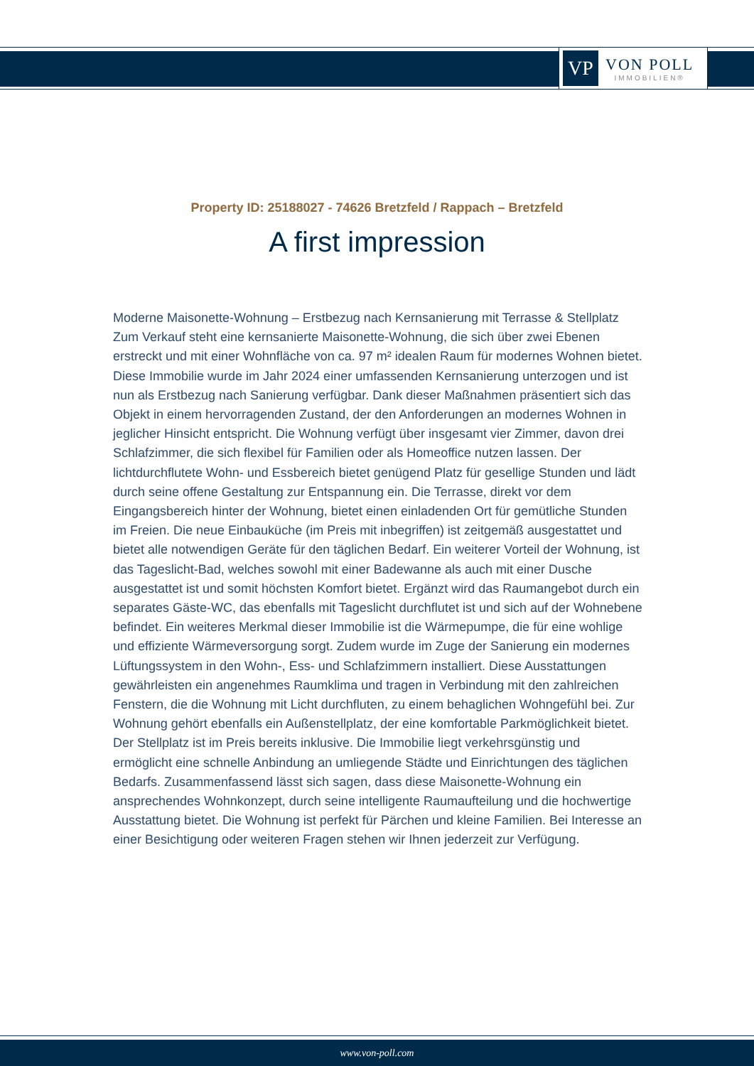VP
VON POLL
IMMOBILIEN®
Property ID: 25188027 - 74626 Bretzfeld / Rappach – Bretzfeld
A first impression
Moderne Maisonette-Wohnung – Erstbezug nach Kernsanierung mit Terrasse & Stellplatz Zum Verkauf steht eine kernsanierte Maisonette-Wohnung, die sich über zwei Ebenen erstreckt und mit einer Wohnfläche von ca. 97 m² idealen Raum für modernes Wohnen bietet. Diese Immobilie wurde im Jahr 2024 einer umfassenden Kernsanierung unterzogen und ist nun als Erstbezug nach Sanierung verfügbar. Dank dieser Maßnahmen präsentiert sich das Objekt in einem hervorragenden Zustand, der den Anforderungen an modernes Wohnen in jeglicher Hinsicht entspricht. Die Wohnung verfügt über insgesamt vier Zimmer, davon drei Schlafzimmer, die sich flexibel für Familien oder als Homeoffice nutzen lassen. Der lichtdurchflutete Wohn- und Essbereich bietet genügend Platz für gesellige Stunden und lädt durch seine offene Gestaltung zur Entspannung ein. Die Terrasse, direkt vor dem Eingangsbereich hinter der Wohnung, bietet einen einladenden Ort für gemütliche Stunden im Freien. Die neue Einbauküche (im Preis mit inbegriffen) ist zeitgemäß ausgestattet und bietet alle notwendigen Geräte für den täglichen Bedarf. Ein weiterer Vorteil der Wohnung, ist das Tageslicht-Bad, welches sowohl mit einer Badewanne als auch mit einer Dusche ausgestattet ist und somit höchsten Komfort bietet. Ergänzt wird das Raumangebot durch ein separates Gäste-WC, das ebenfalls mit Tageslicht durchflutet ist und sich auf der Wohnebene befindet. Ein weiteres Merkmal dieser Immobilie ist die Wärmepumpe, die für eine wohlige und effiziente Wärmeversorgung sorgt. Zudem wurde im Zuge der Sanierung ein modernes Lüftungssystem in den Wohn-, Ess- und Schlafzimmern installiert. Diese Ausstattungen gewährleisten ein angenehmes Raumklima und tragen in Verbindung mit den zahlreichen Fenstern, die die Wohnung mit Licht durchfluten, zu einem behaglichen Wohngefühl bei. Zur Wohnung gehört ebenfalls ein Außenstellplatz, der eine komfortable Parkmöglichkeit bietet. Der Stellplatz ist im Preis bereits inklusive. Die Immobilie liegt verkehrsgünstig und ermöglicht eine schnelle Anbindung an umliegende Städte und Einrichtungen des täglichen Bedarfs. Zusammenfassend lässt sich sagen, dass diese Maisonette-Wohnung ein ansprechendes Wohnkonzept, durch seine intelligente Raumaufteilung und die hochwertige Ausstattung bietet. Die Wohnung ist perfekt für Pärchen und kleine Familien. Bei Interesse an einer Besichtigung oder weiteren Fragen stehen wir Ihnen jederzeit zur Verfügung.
www.von-poll.com